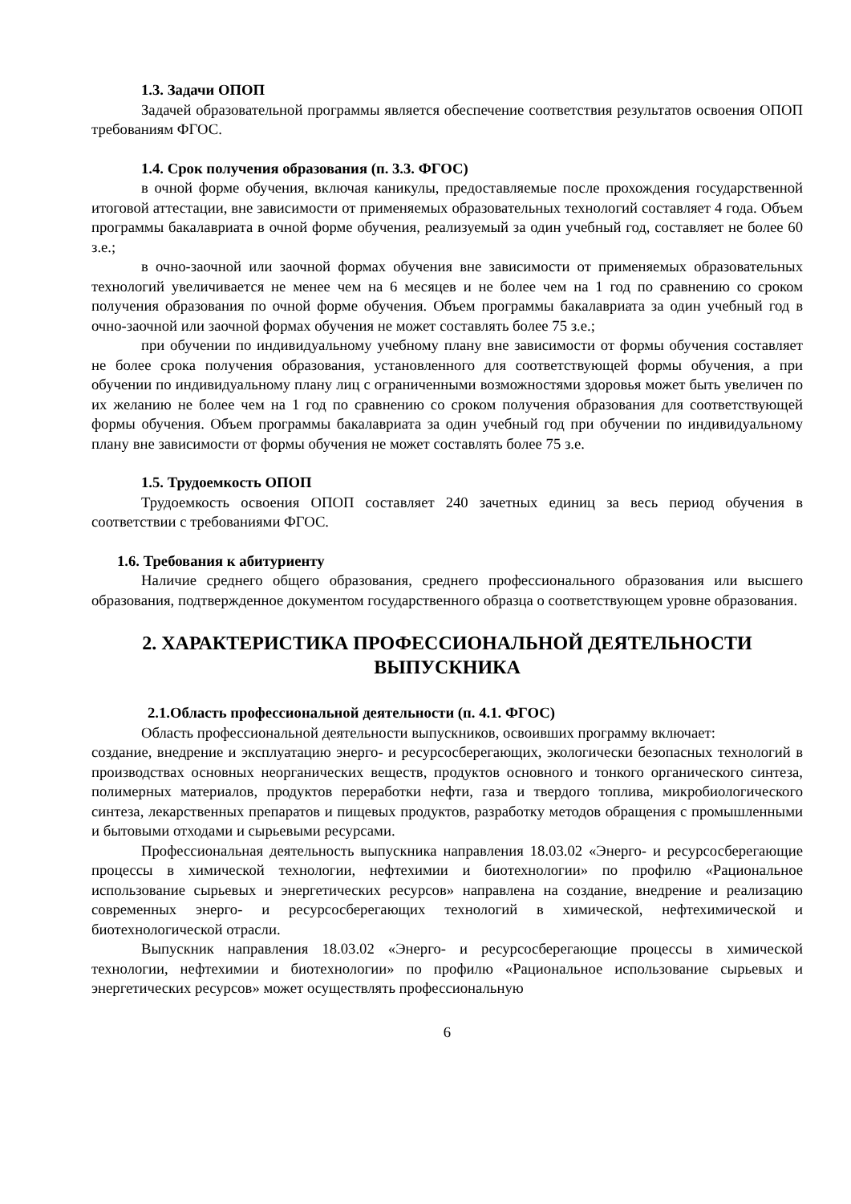1.3. Задачи ОПОП
Задачей образовательной программы является обеспечение соответствия результатов освоения ОПОП требованиям ФГОС.
1.4. Срок получения образования (п. 3.3. ФГОС)
в очной форме обучения, включая каникулы, предоставляемые после прохождения государственной итоговой аттестации, вне зависимости от применяемых образовательных технологий составляет 4 года. Объем программы бакалавриата в очной форме обучения, реализуемый за один учебный год, составляет не более 60 з.е.;
в очно-заочной или заочной формах обучения вне зависимости от применяемых образовательных технологий увеличивается не менее чем на 6 месяцев и не более чем на 1 год по сравнению со сроком получения образования по очной форме обучения. Объем программы бакалавриата за один учебный год в очно-заочной или заочной формах обучения не может составлять более 75 з.е.;
при обучении по индивидуальному учебному плану вне зависимости от формы обучения составляет не более срока получения образования, установленного для соответствующей формы обучения, а при обучении по индивидуальному плану лиц с ограниченными возможностями здоровья может быть увеличен по их желанию не более чем на 1 год по сравнению со сроком получения образования для соответствующей формы обучения. Объем программы бакалавриата за один учебный год при обучении по индивидуальному плану вне зависимости от формы обучения не может составлять более 75 з.е.
1.5. Трудоемкость ОПОП
Трудоемкость освоения ОПОП составляет 240 зачетных единиц за весь период обучения в соответствии с требованиями ФГОС.
1.6. Требования к абитуриенту
Наличие среднего общего образования, среднего профессионального образования или высшего образования, подтвержденное документом государственного образца о соответствующем уровне образования.
2. ХАРАКТЕРИСТИКА ПРОФЕССИОНАЛЬНОЙ ДЕЯТЕЛЬНОСТИ ВЫПУСКНИКА
2.1.Область профессиональной деятельности (п. 4.1. ФГОС)
Область профессиональной деятельности выпускников, освоивших программу включает:
создание, внедрение и эксплуатацию энерго- и ресурсосберегающих, экологически безопасных технологий в производствах основных неорганических веществ, продуктов основного и тонкого органического синтеза, полимерных материалов, продуктов переработки нефти, газа и твердого топлива, микробиологического синтеза, лекарственных препаратов и пищевых продуктов, разработку методов обращения с промышленными и бытовыми отходами и сырьевыми ресурсами.
Профессиональная деятельность выпускника направления 18.03.02 «Энерго- и ресурсосберегающие процессы в химической технологии, нефтехимии и биотехнологии» по профилю «Рациональное использование сырьевых и энергетических ресурсов» направлена на создание, внедрение и реализацию современных энерго- и ресурсосберегающих технологий в химической, нефтехимической и биотехнологической отрасли.
Выпускник направления 18.03.02 «Энерго- и ресурсосберегающие процессы в химической технологии, нефтехимии и биотехнологии» по профилю «Рациональное использование сырьевых и энергетических ресурсов» может осуществлять профессиональную
6